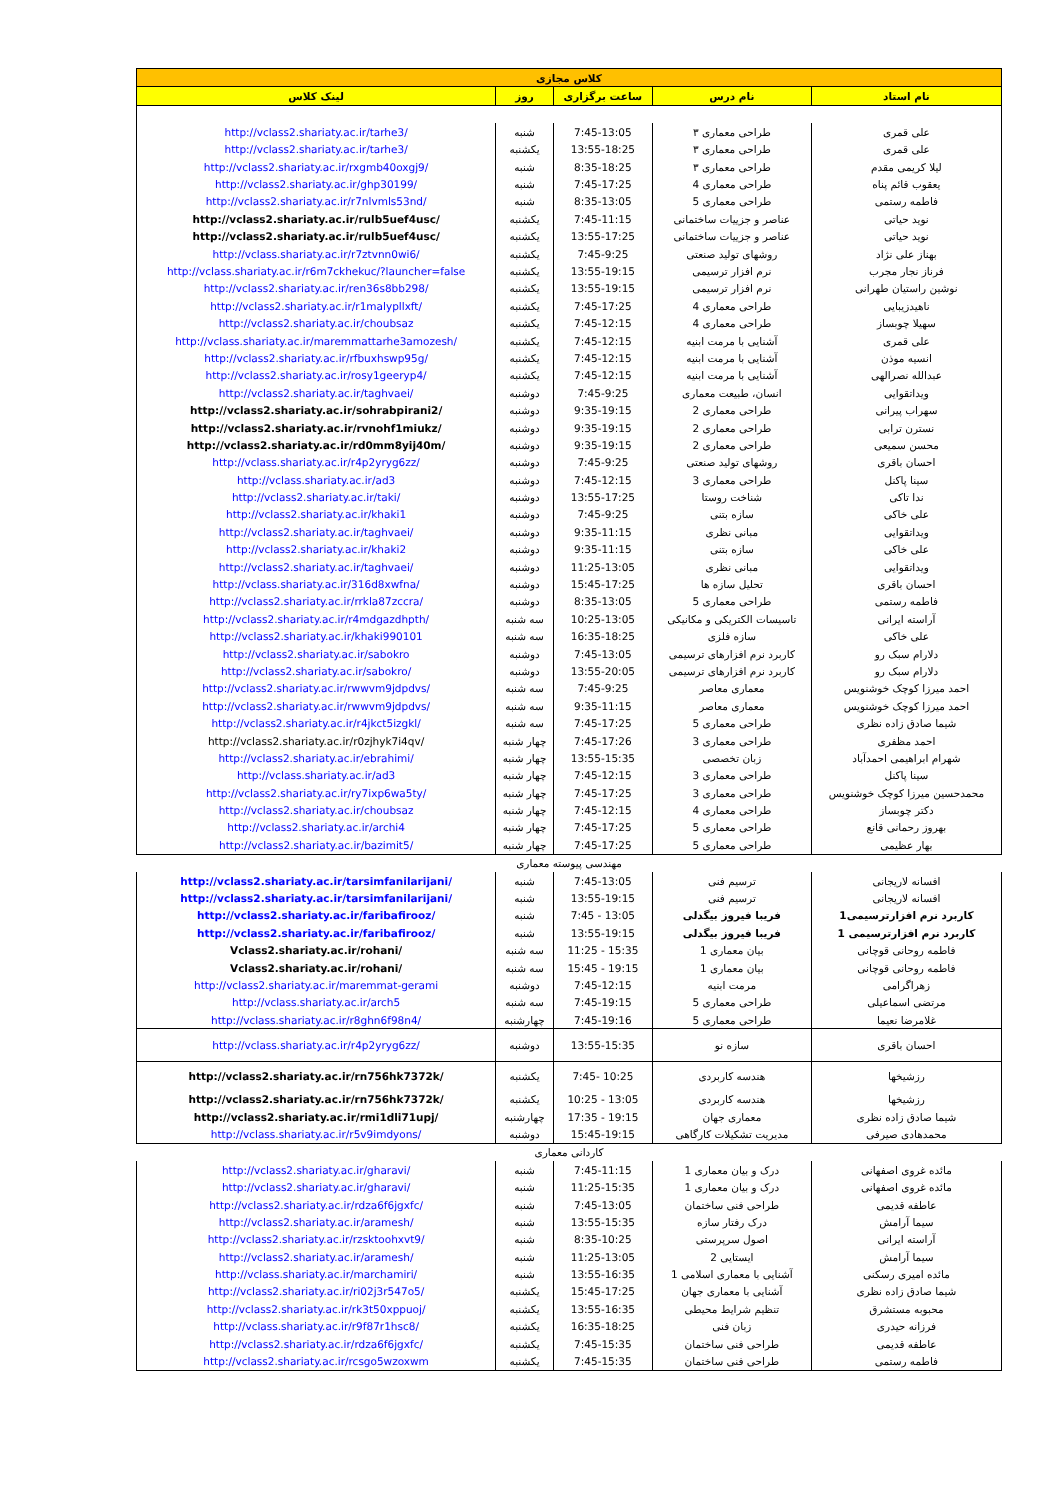| کلاس مجازی | | | | |
| --- | --- | --- | --- | --- |
| لینک کلاس | روز | ساعت برگزاری | نام درس | نام استاد |
| http://vclass2.shariaty.ac.ir/tarhe3/ | شنبه | 7:45-13:05 | طراحی معماری ۳ | علی قمری |
| http://vclass2.shariaty.ac.ir/tarhe3/ | یکشنبه | 13:55-18:25 | طراحی معماری ۳ | علی قمری |
| http://vclass2.shariaty.ac.ir/rxgmb40oxgj9/ | شنبه | 8:35-18:25 | طراحی معماری ۳ | لیلا کریمی مقدم |
| http://vclass2.shariaty.ac.ir/ghp30199/ | شنبه | 7:45-17:25 | طراحی معماری 4 | یعقوب قائم پناه |
| http://vclass2.shariaty.ac.ir/r7nlvmls53nd/ | شنبه | 8:35-13:05 | طراحی معماری 5 | فاطمه رستمی |
| http://vclass2.shariaty.ac.ir/rulb5uef4usc/ | یکشنبه | 7:45-11:15 | عناصر و جزییات ساختمانی | نوید حیاتی |
| http://vclass2.shariaty.ac.ir/rulb5uef4usc/ | یکشنبه | 13:55-17:25 | عناصر و جزییات ساختمانی | نوید حیاتی |
| http://vclass.shariaty.ac.ir/r7ztvnn0wi6/ | یکشنبه | 7:45-9:25 | روشهای تولید صنعتی | بهناز علی نژاد |
| http://vclass.shariaty.ac.ir/r6m7ckhekuc/?launcher=false | یکشنبه | 13:55-19:15 | نرم افزار ترسیمی | فرناز نجار مجرب |
| http://vclass2.shariaty.ac.ir/ren36s8bb298/ | یکشنبه | 13:55-19:15 | نرم افزار ترسیمی | نوشین راستیان طهرانی |
| http://vclass2.shariaty.ac.ir/r1malypllxft/ | یکشنبه | 7:45-17:25 | طراحی معماری 4 | ناهیدزیبایی |
| http://vclass2.shariaty.ac.ir/choubsaz | یکشنبه | 7:45-12:15 | طراحی معماری 4 | سهیلا چوبساز |
| http://vclass.shariaty.ac.ir/maremmattarhe3amozesh/ | یکشنبه | 7:45-12:15 | آشنایی با مرمت ابنیه | علی قمری |
| http://vclass2.shariaty.ac.ir/rfbuxhswp95g/ | یکشنبه | 7:45-12:15 | آشنایی با مرمت ابنیه | انسیه موذن |
| http://vclass2.shariaty.ac.ir/rosy1geeryp4/ | یکشنبه | 7:45-12:15 | آشنایی با مرمت ابنیه | عبدالله نصرالهی |
| http://vclass2.shariaty.ac.ir/taghvaei/ | دوشنبه | 7:45-9:25 | انسان، طبیعت معماری | ویداتقوایی |
| http://vclass2.shariaty.ac.ir/sohrabpirani2/ | دوشنبه | 9:35-19:15 | طراحی معماری 2 | سهراب پیرانی |
| http://vclass2.shariaty.ac.ir/rvnohf1miukz/ | دوشنبه | 9:35-19:15 | طراحی معماری 2 | نسترن ترابی |
| http://vclass2.shariaty.ac.ir/rd0mm8yij40m/ | دوشنبه | 9:35-19:15 | طراحی معماری 2 | محسن سمیعی |
| http://vclass.shariaty.ac.ir/r4p2yryg6zz/ | دوشنبه | 7:45-9:25 | روشهای تولید صنعتی | احسان باقری |
| http://vclass.shariaty.ac.ir/ad3 | دوشنبه | 7:45-12:15 | طراحی معماری 3 | سینا پاکنل |
| http://vclass2.shariaty.ac.ir/taki/ | دوشنبه | 13:55-17:25 | شناخت روستا | ندا تاکی |
| http://vclass2.shariaty.ac.ir/khaki1 | دوشنبه | 7:45-9:25 | سازه بتنی | علی خاکی |
| http://vclass2.shariaty.ac.ir/taghvaei/ | دوشنبه | 9:35-11:15 | مبانی نظری | ویداتقوایی |
| http://vclass2.shariaty.ac.ir/khaki2 | دوشنبه | 9:35-11:15 | سازه بتنی | علی خاکی |
| http://vclass2.shariaty.ac.ir/taghvaei/ | دوشنبه | 11:25-13:05 | مبانی نظری | ویداتقوایی |
| http://vclass.shariaty.ac.ir/316d8xwfna/ | دوشنبه | 15:45-17:25 | تحلیل سازه ها | احسان باقری |
| http://vclass2.shariaty.ac.ir/rrkla87zccra/ | دوشنبه | 8:35-13:05 | طراحی معماری 5 | فاطمه رستمی |
| http://vclass2.shariaty.ac.ir/r4mdgazdhpth/ | سه شنبه | 10:25-13:05 | تاسیسات الکتریکی و مکانیکی | آراسته ایرانی |
| http://vclass2.shariaty.ac.ir/khaki990101 | سه شنبه | 16:35-18:25 | سازه فلزی | علی خاکی |
| http://vclass2.shariaty.ac.ir/sabokro | دوشنبه | 7:45-13:05 | کاربرد نرم افزارهای ترسیمی | دلارام سبک رو |
| http://vclass2.shariaty.ac.ir/sabokro/ | دوشنبه | 13:55-20:05 | کاربرد نرم افزارهای ترسیمی | دلارام سبک رو |
| http://vclass2.shariaty.ac.ir/rwwvm9jdpdvs/ | سه شنبه | 7:45-9:25 | معماری معاصر | احمد میرزا کوچک خوشنویس |
| http://vclass2.shariaty.ac.ir/rwwvm9jdpdvs/ | سه شنبه | 9:35-11:15 | معماری معاصر | احمد میرزا کوچک خوشنویس |
| http://vclass2.shariaty.ac.ir/r4jkct5izgkl/ | سه شنبه | 7:45-17:25 | طراحی معماری 5 | شیما صادق زاده نظری |
| http://vclass2.shariaty.ac.ir/r0zjhyk7i4qv/ | چهار شنبه | 7:45-17:26 | طراحی معماری 3 | احمد مظفری |
| http://vclass2.shariaty.ac.ir/ebrahimi/ | چهار شنبه | 13:55-15:35 | زبان تخصصی | شهرام ابراهیمی احمدآباد |
| http://vclass.shariaty.ac.ir/ad3 | چهار شنبه | 7:45-12:15 | طراحی معماری 3 | سینا پاکنل |
| http://vclass2.shariaty.ac.ir/ry7ixp6wa5ty/ | چهار شنبه | 7:45-17:25 | طراحی معماری 3 | محمدحسین میرزا کوچک خوشنویس |
| http://vclass2.shariaty.ac.ir/choubsaz | چهار شنبه | 7:45-12:15 | طراحی معماری 4 | دکتر چوبساز |
| http://vclass2.shariaty.ac.ir/archi4 | چهار شنبه | 7:45-17:25 | طراحی معماری 5 | بهروز رحمانی قانع |
| http://vclass2.shariaty.ac.ir/bazimit5/ | چهار شنبه | 7:45-17:25 | طراحی معماری 5 | بهار عظیمی |
| مهندسی پیوسته معماری | | | | |
| http://vclass2.shariaty.ac.ir/tarsimfanilarijani/ | شنبه | 7:45-13:05 | ترسیم فنی | افسانه لاریجانی |
| http://vclass2.shariaty.ac.ir/tarsimfanilarijani/ | شنبه | 13:55-19:15 | ترسیم فنی | افسانه لاریجانی |
| http://vclass2.shariaty.ac.ir/faribafirooz/ | شنبه | 7:45 - 13:05 | فریبا فیروز بیگدلی | کاربرد نرم افزارترسیمی1 |
| http://vclass2.shariaty.ac.ir/faribafirooz/ | شنبه | 13:55-19:15 | فریبا فیروز بیگدلی | کاربرد نرم افزارترسیمی 1 |
| Vclass2.shariaty.ac.ir/rohani/ | سه شنبه | 11:25 - 15:35 | بیان معماری 1 | فاطمه روحانی قوچانی |
| Vclass2.shariaty.ac.ir/rohani/ | سه شنبه | 15:45 - 19:15 | بیان معماری 1 | فاطمه روحانی قوچانی |
| http://vclass2.shariaty.ac.ir/maremmat-gerami | دوشنبه | 7:45-12:15 | مرمت ابنیه | زهراگرامی |
| http://vclass.shariaty.ac.ir/arch5 | سه شنبه | 7:45-19:15 | طراحی معماری 5 | مرتضی اسماعیلی |
| http://vclass.shariaty.ac.ir/r8ghn6f98n4/ | چهارشنبه | 7:45-19:16 | طراحی معماری 5 | غلامرضا نعیما |
| http://vclass.shariaty.ac.ir/r4p2yryg6zz/ | دوشنبه | 13:55-15:35 | سازه نو | احسان باقری |
| http://vclass2.shariaty.ac.ir/rn756hk7372k/ | یکشنبه | 7:45- 10:25 | هندسه کاربردی | رزشیخها |
| http://vclass2.shariaty.ac.ir/rn756hk7372k/ | یکشنبه | 10:25 - 13:05 | هندسه کاربردی | رزشیخها |
| http://vclass2.shariaty.ac.ir/rmi1dli71upj/ | چهارشنبه | 17:35 - 19:15 | معماری جهان | شیما صادق زاده نظری |
| http://vclass.shariaty.ac.ir/r5v9imdyons/ | دوشنبه | 15:45-19:15 | مدیریت تشکیلات کارگاهی | محمدهادی صیرفی |
| کاردانی معماری | | | | |
| http://vclass2.shariaty.ac.ir/gharavi/ | شنبه | 7:45-11:15 | درک و بیان معماری 1 | مائده غروی اصفهانی |
| http://vclass2.shariaty.ac.ir/gharavi/ | شنبه | 11:25-15:35 | درک و بیان معماری 1 | مائده غروی اصفهانی |
| http://vclass2.shariaty.ac.ir/rdza6f6jgxfc/ | شنبه | 7:45-13:05 | طراحی فنی ساختمان | عاطفه قدیمی |
| http://vclass2.shariaty.ac.ir/aramesh/ | شنبه | 13:55-15:35 | درک رفتار سازه | سیما آرامش |
| http://vclass2.shariaty.ac.ir/rzsktoohxvt9/ | شنبه | 8:35-10:25 | اصول سرپرستی | آراسته ایرانی |
| http://vclass2.shariaty.ac.ir/aramesh/ | شنبه | 11:25-13:05 | ایستایی 2 | سیما آرامش |
| http://vclass.shariaty.ac.ir/marchamiri/ | شنبه | 13:55-16:35 | آشنایی با معماری اسلامی 1 | مائده امیری رسکنی |
| http://vclass2.shariaty.ac.ir/ri02j3r547o5/ | یکشنبه | 15:45-17:25 | آشنایی با معماری جهان | شیما صادق زاده نظری |
| http://vclass2.shariaty.ac.ir/rk3t50xppuoj/ | یکشنبه | 13:55-16:35 | تنظیم شرایط محیطی | محبوبه مستشرق |
| http://vclass.shariaty.ac.ir/r9f87r1hsc8/ | یکشنبه | 16:35-18:25 | زبان فنی | فرزانه حیدری |
| http://vclass2.shariaty.ac.ir/rdza6f6jgxfc/ | یکشنبه | 7:45-15:35 | طراحی فنی ساختمان | عاطفه قدیمی |
| http://vclass2.shariaty.ac.ir/rcsgo5wzoxwm | یکشنبه | 7:45-15:35 | طراحی فنی ساختمان | فاطمه رستمی |